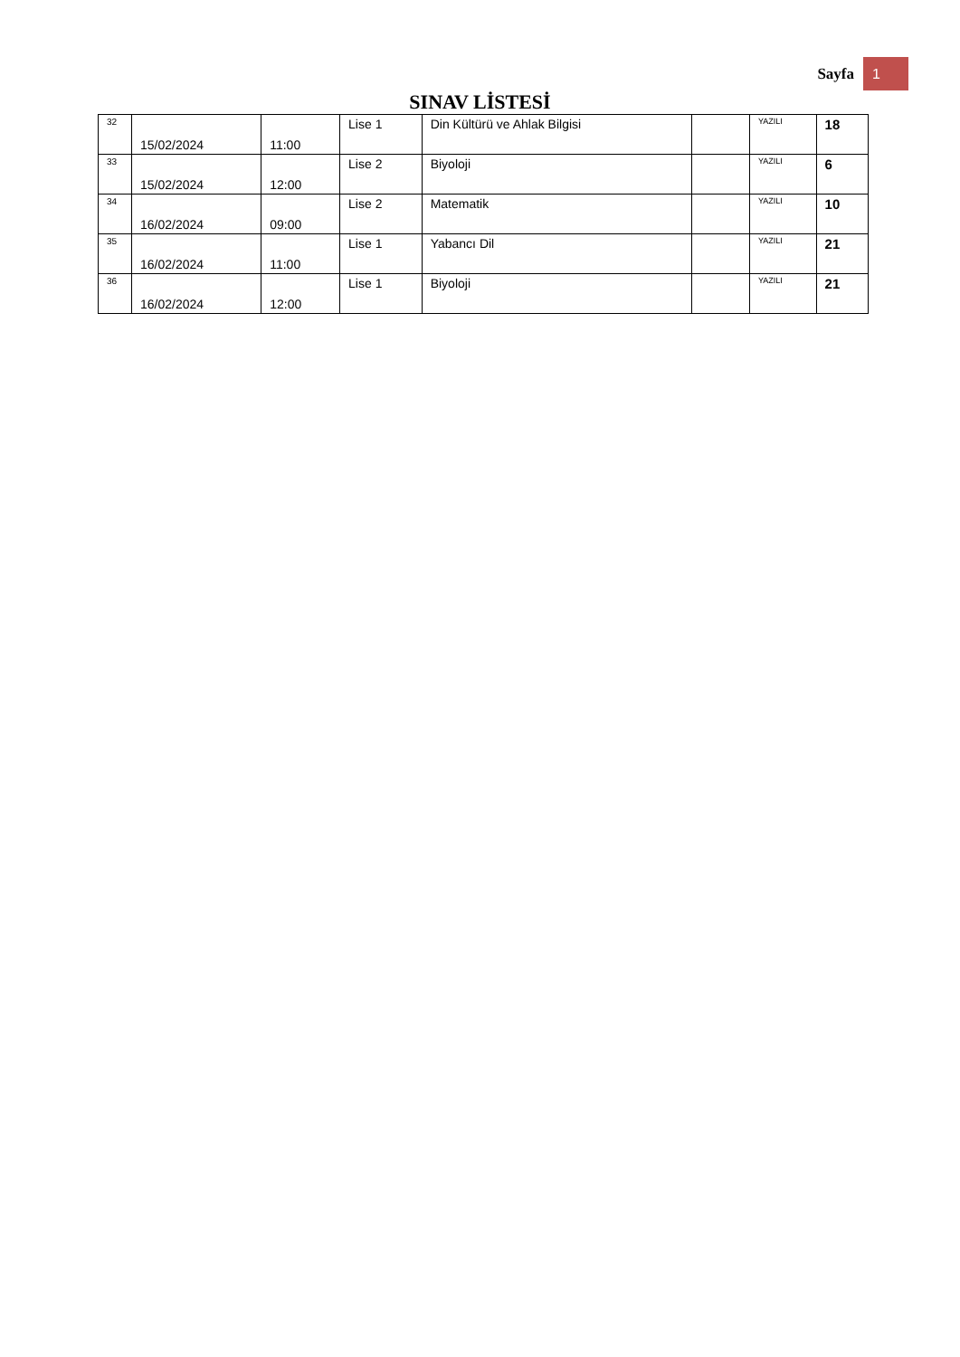Sayfa 1
SINAV LİSTESİ
| 32 | 15/02/2024 | 11:00 | Lise 1 | Din Kültürü ve Ahlak Bilgisi | | YAZILI | 18 |
| 33 | 15/02/2024 | 12:00 | Lise 2 | Biyoloji | | YAZILI | 6 |
| 34 | 16/02/2024 | 09:00 | Lise 2 | Matematik | | YAZILI | 10 |
| 35 | 16/02/2024 | 11:00 | Lise 1 | Yabancı Dil | | YAZILI | 21 |
| 36 | 16/02/2024 | 12:00 | Lise 1 | Biyoloji | | YAZILI | 21 |